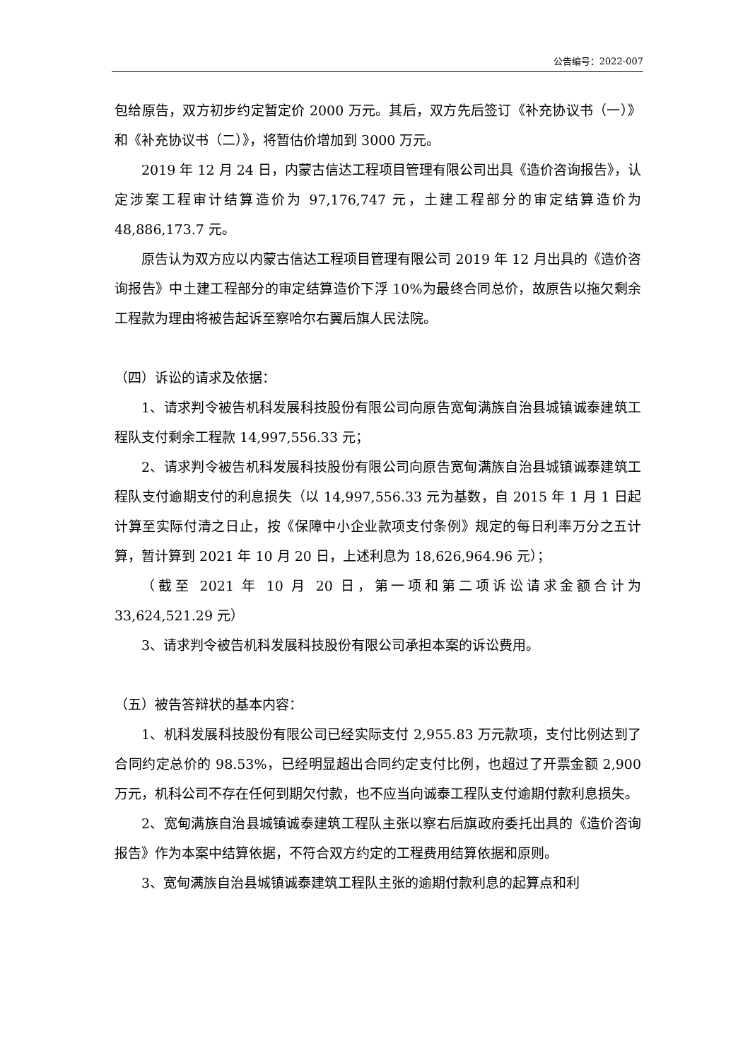公告编号：2022-007
包给原告，双方初步约定暂定价 2000 万元。其后，双方先后签订《补充协议书（一）》和《补充协议书（二）》，将暂估价增加到 3000 万元。
2019 年 12 月 24 日，内蒙古信达工程项目管理有限公司出具《造价咨询报告》，认定涉案工程审计结算造价为 97,176,747 元，土建工程部分的审定结算造价为 48,886,173.7 元。
原告认为双方应以内蒙古信达工程项目管理有限公司 2019 年 12 月出具的《造价咨询报告》中土建工程部分的审定结算造价下浮 10%为最终合同总价，故原告以拖欠剩余工程款为理由将被告起诉至察哈尔右翼后旗人民法院。
（四）诉讼的请求及依据：
1、请求判令被告机科发展科技股份有限公司向原告宽甸满族自治县城镇诚泰建筑工程队支付剩余工程款 14,997,556.33 元；
2、请求判令被告机科发展科技股份有限公司向原告宽甸满族自治县城镇诚泰建筑工程队支付逾期支付的利息损失（以 14,997,556.33 元为基数，自 2015 年 1 月 1 日起计算至实际付清之日止，按《保障中小企业款项支付条例》规定的每日利率万分之五计算，暂计算到 2021 年 10 月 20 日，上述利息为 18,626,964.96 元）；
（截至 2021 年 10 月 20 日，第一项和第二项诉讼请求金额合计为 33,624,521.29 元）
3、请求判令被告机科发展科技股份有限公司承担本案的诉讼费用。
（五）被告答辩状的基本内容：
1、机科发展科技股份有限公司已经实际支付 2,955.83 万元款项，支付比例达到了合同约定总价的 98.53%，已经明显超出合同约定支付比例，也超过了开票金额 2,900 万元，机科公司不存在任何到期欠付款，也不应当向诚泰工程队支付逾期付款利息损失。
2、宽甸满族自治县城镇诚泰建筑工程队主张以察右后旗政府委托出具的《造价咨询报告》作为本案中结算依据，不符合双方约定的工程费用结算依据和原则。
3、宽甸满族自治县城镇诚泰建筑工程队主张的逾期付款利息的起算点和利